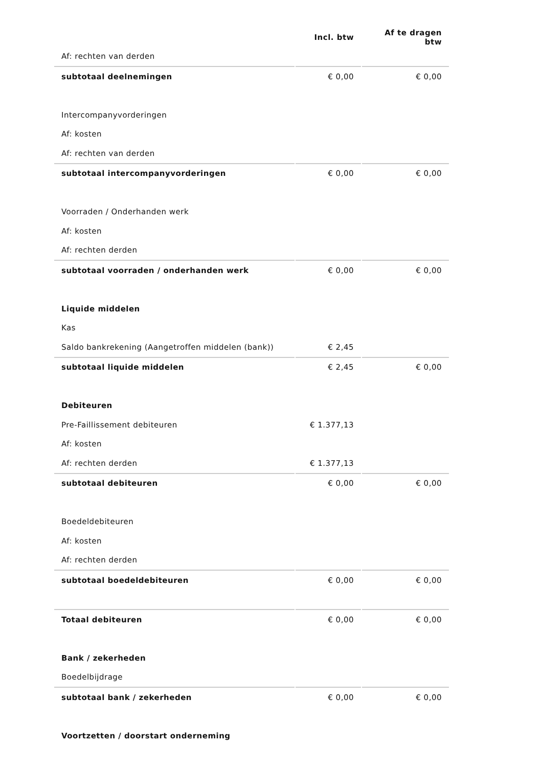| | Incl. btw | Af te dragen btw |
| --- | --- | --- |
| Af: rechten van derden | | |
| subtotaal deelnemingen | € 0,00 | € 0,00 |
| Intercompanyvorderingen | | |
| Af: kosten | | |
| Af: rechten van derden | | |
| subtotaal intercompanyvorderingen | € 0,00 | € 0,00 |
| Voorraden / Onderhanden werk | | |
| Af: kosten | | |
| Af: rechten derden | | |
| subtotaal voorraden / onderhanden werk | € 0,00 | € 0,00 |
| Liquide middelen | | |
| Kas | | |
| Saldo bankrekening (Aangetroffen middelen (bank)) | € 2,45 | |
| subtotaal liquide middelen | € 2,45 | € 0,00 |
| Debiteuren | | |
| Pre-Faillissement debiteuren | € 1.377,13 | |
| Af: kosten | | |
| Af: rechten derden | € 1.377,13 | |
| subtotaal debiteuren | € 0,00 | € 0,00 |
| Boedeldebiteuren | | |
| Af: kosten | | |
| Af: rechten derden | | |
| subtotaal boedeldebiteuren | € 0,00 | € 0,00 |
| Totaal debiteuren | € 0,00 | € 0,00 |
| Bank / zekerheden | | |
| Boedelbijdrage | | |
| subtotaal bank / zekerheden | € 0,00 | € 0,00 |
| Voortzetten / doorstart onderneming | | |